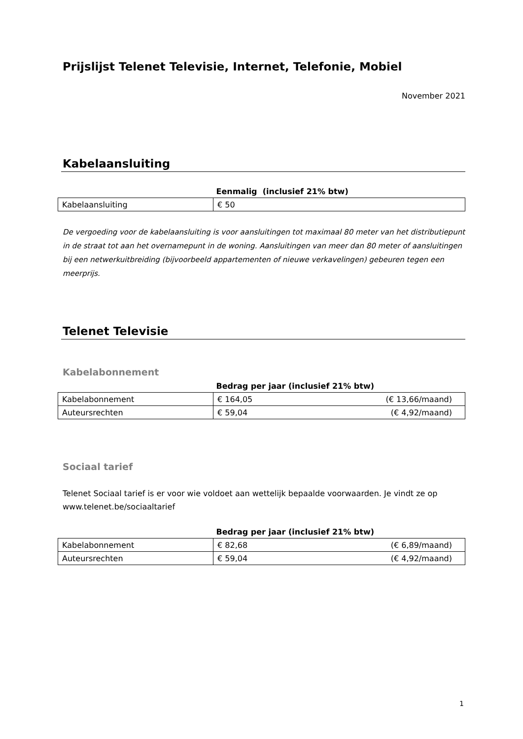Prijslijst Telenet Televisie, Internet, Telefonie, Mobiel
November 2021
Kabelaansluiting
| Eenmalig (inclusief 21% btw) | |
| --- | --- |
| Kabelaansluiting | € 50 |
De vergoeding voor de kabelaansluiting is voor aansluitingen tot maximaal 80 meter van het distributiepunt in de straat tot aan het overnamepunt in de woning. Aansluitingen van meer dan 80 meter of aansluitingen bij een netwerkuitbreiding (bijvoorbeeld appartementen of nieuwe verkavelingen) gebeuren tegen een meerprijs.
Telenet Televisie
Kabelabonnement
| Bedrag per jaar (inclusief 21% btw) | |
| --- | --- |
| Kabelabonnement | € 164,05 (€ 13,66/maand) |
| Auteursrechten | € 59,04 (€ 4,92/maand) |
Sociaal tarief
Telenet Sociaal tarief is er voor wie voldoet aan wettelijk bepaalde voorwaarden. Je vindt ze op www.telenet.be/sociaaltarief
| Bedrag per jaar (inclusief 21% btw) | |
| --- | --- |
| Kabelabonnement | € 82,68 (€ 6,89/maand) |
| Auteursrechten | € 59,04 (€ 4,92/maand) |
1